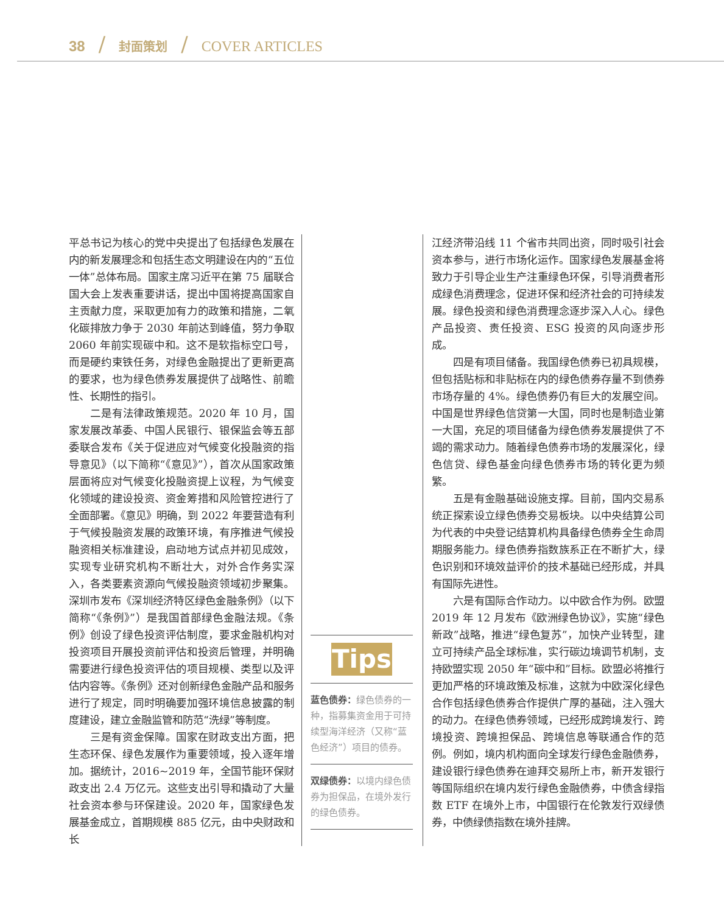38 / 封面策划 / COVER ARTICLES
平总书记为核心的党中央提出了包括绿色发展在内的新发展理念和包括生态文明建设在内的“五位一体”总体布局。国家主席习近平在第 75 届联合国大会上发表重要讲话，提出中国将提高国家自主贡献力度，采取更加有力的政策和措施，二氧化碳排放力争于 2030 年前达到峰值，努力争取 2060 年前实现碳中和。这不是软指标空口号，而是硬约束铁任务，对绿色金融提出了更新更高的要求，也为绿色债券发展提供了战略性、前瞻性、长期性的指引。
二是有法律政策规范。2020 年 10 月，国家发展改革委、中国人民银行、银保监会等五部委联合发布《关于促进应对气候变化投融资的指导意见》（以下简称“《意见》”），首次从国家政策层面将应对气候变化投融资提上议程，为气候变化领域的建设投资、资金筹措和风险管控进行了全面部署。《意见》明确，到 2022 年要营造有利于气候投融资发展的政策环境，有序推进气候投融资相关标准建设，启动地方试点并初见成效，实现专业研究机构不断壮大，对外合作务实深入，各类要素资源向气候投融资领域初步聚集。深圳市发布《深圳经济特区绿色金融条例》（以下简称“《条例》”）是我国首部绿色金融法规。《条例》创设了绿色投资评估制度，要求金融机构对投资项目开展投资前评估和投资后管理，并明确需要进行绿色投资评估的项目规模、类型以及评估内容等。《条例》还对创新绿色金融产品和服务进行了规定，同时明确要加强环境信息披露的制度建设，建立金融监管和防范“洗绿”等制度。
三是有资金保障。国家在财政支出方面，把生态环保、绿色发展作为重要领域，投入逐年增加。据统计，2016~2019 年，全国节能环保财政支出 2.4 万亿元。这些支出引导和撬动了大量社会资本参与环保建设。2020 年，国家绿色发展基金成立，首期规模 885 亿元，由中央财政和长
Tips
蓝色债券：绿色债券的一种，指募集资金用于可持续型海洋经济（又称“蓝色经济”）项目的债券。
双绿债券：以境内绿色债券为担保品，在境外发行的绿色债券。
江经济带沿线 11 个省市共同出资，同时吸引社会资本参与，进行市场化运作。国家绿色发展基金将致力于引导企业生产注重绿色环保，引导消费者形成绿色消费理念，促进环保和经济社会的可持续发展。绿色投资和绿色消费理念逐步深入人心。绿色产品投资、责任投资、ESG 投资的风向逐步形成。
四是有项目储备。我国绿色债券已初具规模，但包括贴标和非贴标在内的绿色债券存量不到债券市场存量的 4%。绿色债券仍有巨大的发展空间。中国是世界绿色信贷第一大国，同时也是制造业第一大国，充足的项目储备为绿色债券发展提供了不竭的需求动力。随着绿色债券市场的发展深化，绿色信贷、绿色基金向绿色债券市场的转化更为频繁。
五是有金融基础设施支撑。目前，国内交易系统正探索设立绿色债券交易板块。以中央结算公司为代表的中央登记结算机构具备绿色债券全生命周期服务能力。绿色债券指数族系正在不断扩大，绿色识别和环境效益评价的技术基础已经形成，并具有国际先进性。
六是有国际合作动力。以中欧合作为例。欧盟 2019 年 12 月发布《欧洲绿色协议》，实施“绿色新政”战略，推进“绿色复苏”，加快产业转型，建立可持续产品全球标准，实行碳边境调节机制，支持欧盟实现 2050 年“碳中和”目标。欧盟必将推行更加严格的环境政策及标准，这就为中欧深化绿色合作包括绿色债券合作提供广厚的基础，注入强大的动力。在绿色债券领域，已经形成跨境发行、跨境投资、跨境担保品、跨境信息等联通合作的范例。例如，境内机构面向全球发行绿色金融债券，建设银行绿色债券在迪拜交易所上市，新开发银行等国际组织在境内发行绿色金融债券，中债含绿指数 ETF 在境外上市，中国银行在伦敦发行双绿债券，中债绿债指数在境外挂牌。